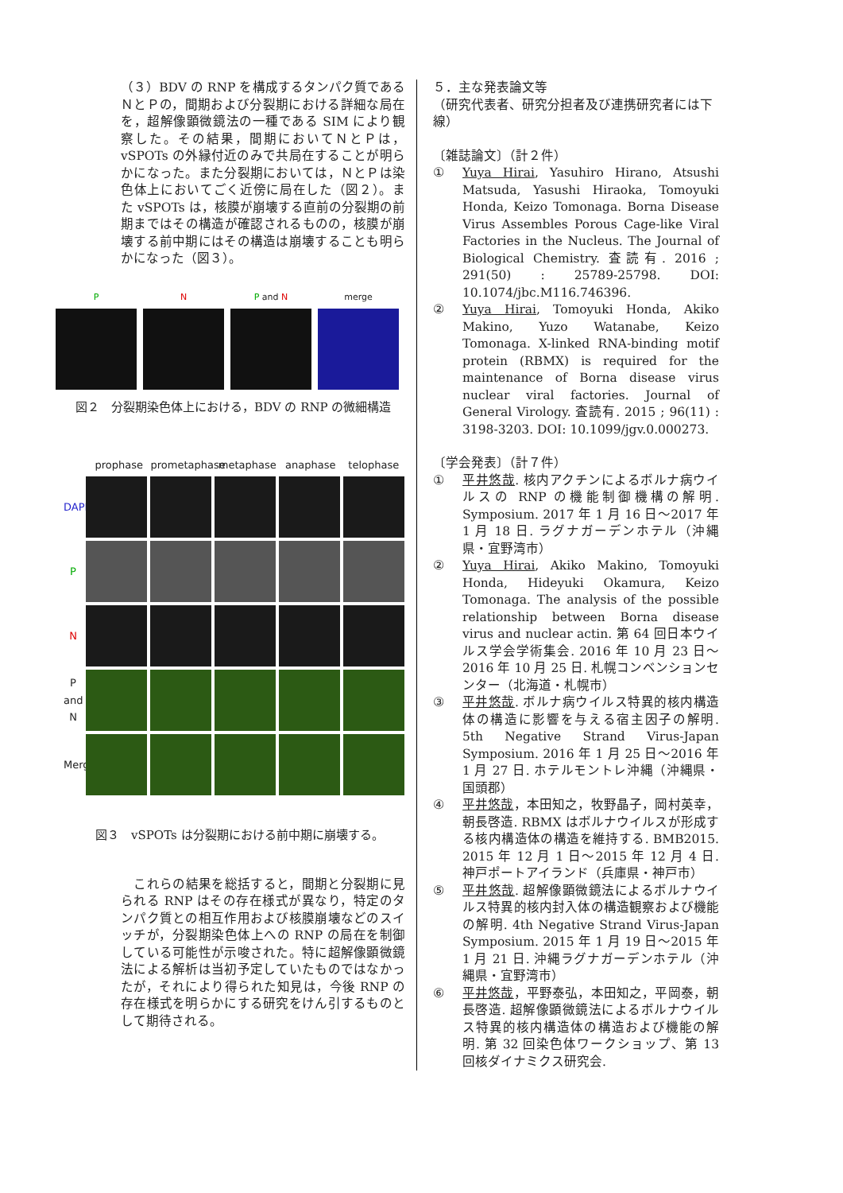（３）BDV の RNP を構成するタンパク質であるＮとＰの，間期および分裂期における詳細な局在を，超解像顕微鏡法の一種である SIM により観察した。その結果，間期においてＮとＰは，vSPOTs の外縁付近のみで共局在することが明らかになった。また分裂期においては，ＮとＰは染色体上においてごく近傍に局在した（図２）。また vSPOTs は，核膜が崩壊する直前の分裂期の前期まではその構造が確認されるものの，核膜が崩壊する前中期にはその構造は崩壊することも明らかになった（図３）。
P N P and N merge
図２　分裂期染色体上における，BDV の RNP の微細構造
prophase prometaphase metaphase anaphase telophase
DAPI
P
N
P and N
Merge
図３　vSPOTs は分裂期における前中期に崩壊する。
　これらの結果を総括すると，間期と分裂期に見られる RNP はその存在様式が異なり，特定のタンパク質との相互作用および核膜崩壊などのスイッチが，分裂期染色体上への RNP の局在を制御している可能性が示唆された。特に超解像顕微鏡法による解析は当初予定していたものではなかったが，それにより得られた知見は，今後 RNP の存在様式を明らかにする研究をけん引するものとして期待される。
５．主な発表論文等
（研究代表者、研究分担者及び連携研究者には下線）
〔雑誌論文〕（計２件）
① Yuya Hirai, Yasuhiro Hirano, Atsushi Matsuda, Yasushi Hiraoka, Tomoyuki Honda, Keizo Tomonaga. Borna Disease Virus Assembles Porous Cage-like Viral Factories in the Nucleus. The Journal of Biological Chemistry. 査読有. 2016 ; 291(50) : 25789-25798. DOI: 10.1074/jbc.M116.746396.
② Yuya Hirai, Tomoyuki Honda, Akiko Makino, Yuzo Watanabe, Keizo Tomonaga. X-linked RNA-binding motif protein (RBMX) is required for the maintenance of Borna disease virus nuclear viral factories. Journal of General Virology. 査読有. 2015 ; 96(11) : 3198-3203. DOI: 10.1099/jgv.0.000273.
〔学会発表〕（計７件）
① 平井悠哉. 核内アクチンによるボルナ病ウイルスの RNP の機能制御機構の解明. Symposium. 2017 年 1 月 16 日～2017 年 1 月 18 日. ラグナガーデンホテル（沖縄県・宜野湾市）
② Yuya Hirai, Akiko Makino, Tomoyuki Honda, Hideyuki Okamura, Keizo Tomonaga. The analysis of the possible relationship between Borna disease virus and nuclear actin. 第 64 回日本ウイルス学会学術集会. 2016 年 10 月 23 日～2016 年 10 月 25 日. 札幌コンベンションセンター（北海道・札幌市）
③ 平井悠哉. ボルナ病ウイルス特異的核内構造体の構造に影響を与える宿主因子の解明. 5th Negative Strand Virus-Japan Symposium. 2016 年 1 月 25 日～2016 年 1 月 27 日. ホテルモントレ沖縄（沖縄県・国頭郡）
④ 平井悠哉，本田知之，牧野晶子，岡村英幸，朝長啓造. RBMX はボルナウイルスが形成する核内構造体の構造を維持する. BMB2015. 2015 年 12 月 1 日～2015 年 12 月 4 日. 神戸ポートアイランド（兵庫県・神戸市）
⑤ 平井悠哉. 超解像顕微鏡法によるボルナウイルス特異的核内封入体の構造観察および機能の解明. 4th Negative Strand Virus-Japan Symposium. 2015 年 1 月 19 日～2015 年 1 月 21 日. 沖縄ラグナガーデンホテル（沖縄県・宜野湾市）
⑥ 平井悠哉，平野泰弘，本田知之，平岡泰，朝長啓造. 超解像顕微鏡法によるボルナウイルス特異的核内構造体の構造および機能の解明. 第 32 回染色体ワークショップ、第 13 回核ダイナミクス研究会.